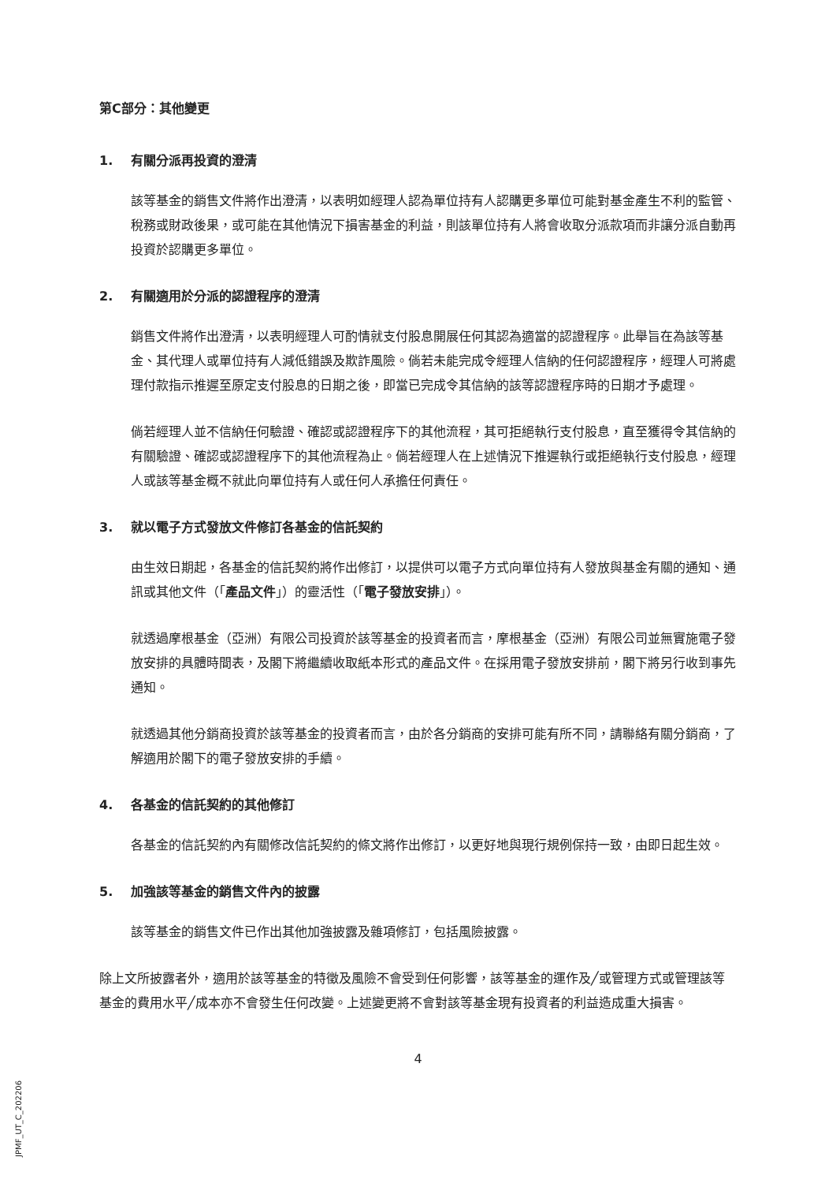第C部分：其他變更
1. 有關分派再投資的澄清
該等基金的銷售文件將作出澄清，以表明如經理人認為單位持有人認購更多單位可能對基金產生不利的監管、稅務或財政後果，或可能在其他情況下損害基金的利益，則該單位持有人將會收取分派款項而非讓分派自動再投資於認購更多單位。
2. 有關適用於分派的認證程序的澄清
銷售文件將作出澄清，以表明經理人可酌情就支付股息開展任何其認為適當的認證程序。此舉旨在為該等基金、其代理人或單位持有人減低錯誤及欺詐風險。倘若未能完成令經理人信納的任何認證程序，經理人可將處理付款指示推遲至原定支付股息的日期之後，即當已完成令其信納的該等認證程序時的日期才予處理。
倘若經理人並不信納任何驗證、確認或認證程序下的其他流程，其可拒絕執行支付股息，直至獲得令其信納的有關驗證、確認或認證程序下的其他流程為止。倘若經理人在上述情況下推遲執行或拒絕執行支付股息，經理人或該等基金概不就此向單位持有人或任何人承擔任何責任。
3. 就以電子方式發放文件修訂各基金的信託契約
由生效日期起，各基金的信託契約將作出修訂，以提供可以電子方式向單位持有人發放與基金有關的通知、通訊或其他文件（「產品文件」）的靈活性（「電子發放安排」）。
就透過摩根基金（亞洲）有限公司投資於該等基金的投資者而言，摩根基金（亞洲）有限公司並無實施電子發放安排的具體時間表，及閣下將繼續收取紙本形式的產品文件。在採用電子發放安排前，閣下將另行收到事先通知。
就透過其他分銷商投資於該等基金的投資者而言，由於各分銷商的安排可能有所不同，請聯絡有關分銷商，了解適用於閣下的電子發放安排的手續。
4. 各基金的信託契約的其他修訂
各基金的信託契約內有關修改信託契約的條文將作出修訂，以更好地與現行規例保持一致，由即日起生效。
5. 加強該等基金的銷售文件內的披露
該等基金的銷售文件已作出其他加強披露及雜項修訂，包括風險披露。
除上文所披露者外，適用於該等基金的特徵及風險不會受到任何影響，該等基金的運作及╱或管理方式或管理該等基金的費用水平╱成本亦不會發生任何改變。上述變更將不會對該等基金現有投資者的利益造成重大損害。
4
JPMF_UT_C_202206